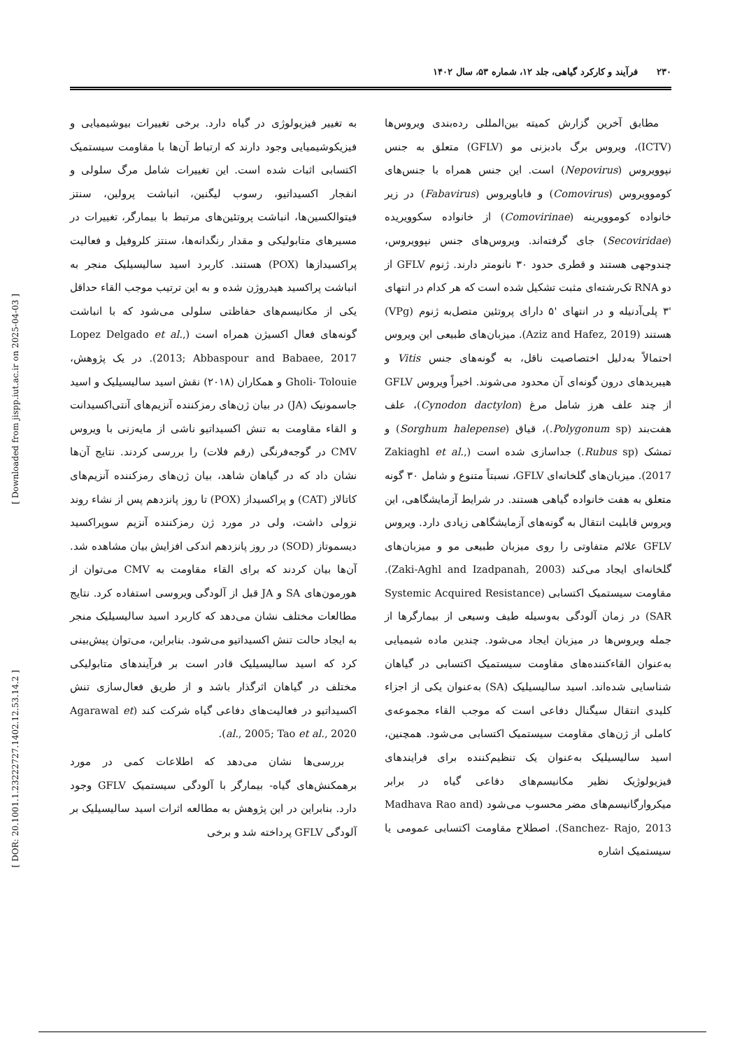۲۳۰ فرآیند و کارکرد گیاهی، جلد ۱۲، شماره ۵۳، سال ۱۴۰۲
[ Downloaded from jispp.iut.ac.ir on 2025-04-03 ]
[ DOR: 20.1001.1.23222727.1402.12.53.14.2 ]
مطابق آخرین گزارش کمیته بین‌المللی رده‌بندی ویروس‌ها (ICTV)، ویروس برگ بادبزنی مو (GFLV) متعلق به جنس نپوویروس (Nepovirus) است. این جنس همراه با جنس‌های کوموویروس (Comovirus) و فاباویروس (Fabavirus) در زیر خانواده کوموویرینه (Comovirinae) از خانواده سکوویریده (Secoviridae) جای گرفته‌اند. ویروس‌های جنس نپوویروس، چندوجهی هستند و قطری حدود ۳۰ نانومتر دارند. ژنوم GFLV از دو RNA تک‌رشته‌ای مثبت تشکیل شده است که هر کدام در انتهای '۳ پلی‌آدنیله و در انتهای '۵ دارای پروتئین متصل‌به ژنوم (VPg) هستند (Aziz and Hafez, 2019). میزبان‌های طبیعی این ویروس احتمالاً به‌دلیل اختصاصیت ناقل، به گونه‌های جنس Vitis و هیبریدهای درون گونه‌ای آن محدود می‌شوند. اخیراً ویروس GFLV از چند علف هرز شامل مرغ (Cynodon dactylon)، علف هفت‌بند (Polygonum sp.)، قیاق (Sorghum halepense) و تمشک (Rubus sp.) جداسازی شده است (Zakiaghl et al., 2017). میزبان‌های گلخانه‌ای GFLV، نسبتاً متنوع و شامل ۳۰ گونه متعلق به هفت خانواده گیاهی هستند. در شرایط آزمایشگاهی، این ویروس قابلیت انتقال به گونه‌های آزمایشگاهی زیادی دارد. ویروس GFLV علائم متفاوتی را روی میزبان طبیعی مو و میزبان‌های گلخانه‌ای ایجاد می‌کند (Zaki-Aghl and Izadpanah, 2003). مقاومت سیستمیک اکتسابی (Systemic Acquired Resistance (SAR در زمان آلودگی به‌وسیله طیف وسیعی از بیمارگرها از جمله ویروس‌ها در میزبان ایجاد می‌شود. چندین ماده شیمیایی به‌عنوان القاءکننده‌های مقاومت سیستمیک اکتسابی در گیاهان شناسایی شده‌اند. اسید سالیسیلیک (SA) به‌عنوان یکی از اجزاء کلیدی انتقال سیگنال دفاعی است که موجب القاء مجموعه‌ی کاملی از ژن‌های مقاومت سیستمیک اکتسابی می‌شود. همچنین، اسید سالیسیلیک به‌عنوان یک تنظیم‌کننده برای فرایندهای فیزیولوژیک نظیر مکانیسم‌های دفاعی گیاه در برابر میکروارگانیسم‌های مضر محسوب می‌شود (Madhava Rao and Sanchez- Rajo, 2013). اصطلاح مقاومت اکتسابی عمومی یا سیستمیک اشاره
به تغییر فیزیولوژی در گیاه دارد. برخی تغییرات بیوشیمیایی و فیزیکوشیمیایی وجود دارند که ارتباط آن‌ها با مقاومت سیستمیک اکتسابی اثبات شده است. این تغییرات شامل مرگ سلولی و انفجار اکسیداتیو، رسوب لیگنین، انباشت پرولین، سنتز فیتوالکسین‌ها، انباشت پروتئین‌های مرتبط با بیمارگر، تغییرات در مسیرهای متابولیکی و مقدار رنگدانه‌ها، سنتز کلروفیل و فعالیت پراکسیدازها (POX) هستند. کاربرد اسید سالیسیلیک منجر به انباشت پراکسید هیدروژن شده و به این ترتیب موجب القاء حداقل یکی از مکانیسم‌های حفاظتی سلولی می‌شود که با انباشت گونه‌های فعال اکسیژن همراه است (Lopez Delgado et al., 2013; Abbaspour and Babaee, 2017). در یک پژوهش، Gholi- Tolouie و همکاران (۲۰۱۸) نقش اسید سالیسیلیک و اسید جاسمونیک (JA) در بیان ژن‌های رمزکننده آنزیم‌های آنتی‌اکسیدانت و القاء مقاومت به تنش اکسیداتیو ناشی از مایه‌زنی با ویروس CMV در گوجه‌فرنگی (رقم فلات) را بررسی کردند. نتایج آن‌ها نشان داد که در گیاهان شاهد، بیان ژن‌های رمزکننده آنزیم‌های کاتالاز (CAT) و پراکسیداز (POX) تا روز پانزدهم پس از نشاء روند نزولی داشت، ولی در مورد ژن رمزکننده آنزیم سوپراکسید دیسموتاز (SOD) در روز پانزدهم اندکی افزایش بیان مشاهده شد. آن‌ها بیان کردند که برای القاء مقاومت به CMV می‌توان از هورمون‌های SA و JA قبل از آلودگی ویروسی استفاده کرد. نتایج مطالعات مختلف نشان می‌دهد که کاربرد اسید سالیسیلیک منجر به ایجاد حالت تنش اکسیداتیو می‌شود. بنابراین، می‌توان پیش‌بینی کرد که اسید سالیسیلیک قادر است بر فرآیندهای متابولیکی مختلف در گیاهان اثرگذار باشد و از طریق فعال‌سازی تنش اکسیداتیو در فعالیت‌های دفاعی گیاه شرکت کند (Agarawal et al., 2005; Tao et al., 2020).
بررسی‌ها نشان می‌دهد که اطلاعات کمی در مورد برهمکنش‌های گیاه- بیمارگر با آلودگی سیستمیک GFLV وجود دارد. بنابراین در این پژوهش به مطالعه اثرات اسید سالیسیلیک بر آلودگی GFLV پرداخته شد و برخی